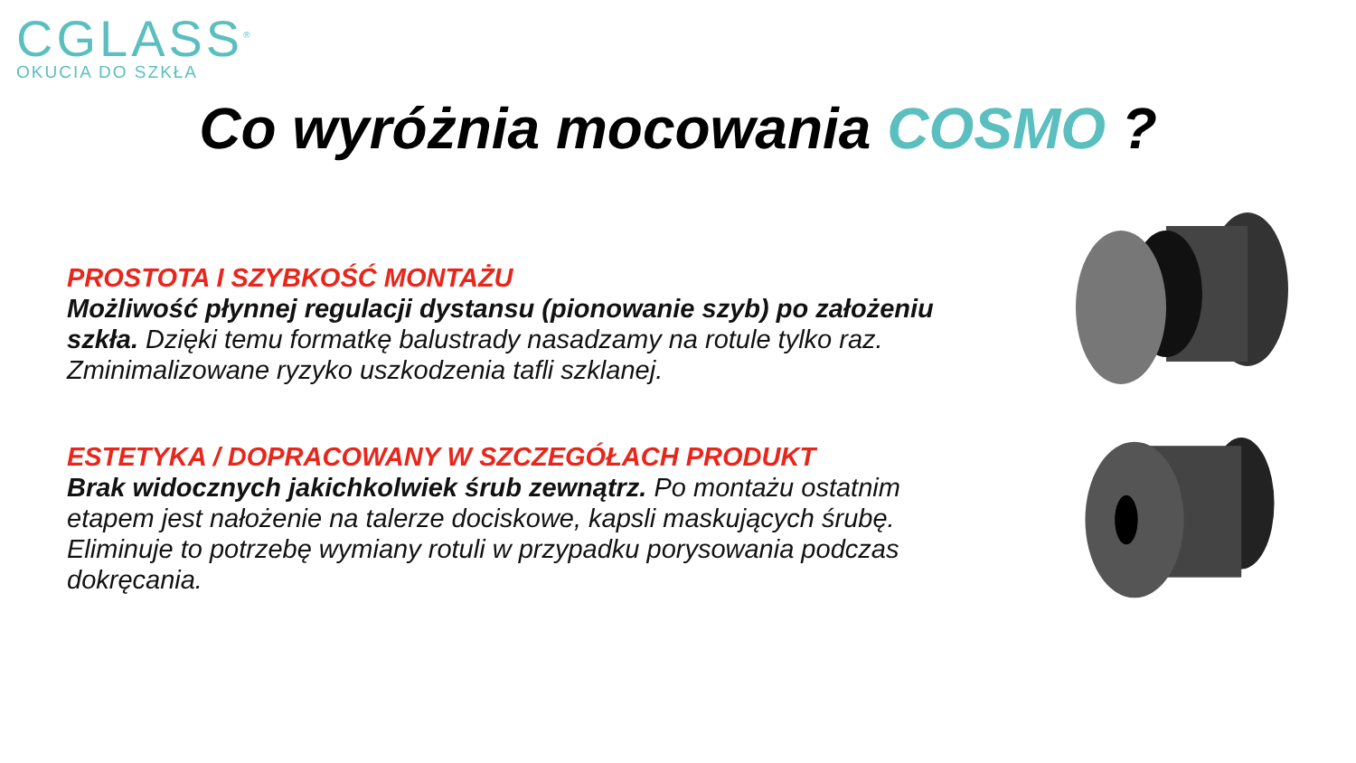CGLASS<sup>®</sup>
OKUCIA DO SZKŁA
Co wyróżnia mocowania COSMO ?
PROSTOTA I SZYBKOŚĆ MONTAŻU
Możliwość płynnej regulacji dystansu (pionowanie szyb) po założeniu szkła. Dzięki temu formatkę balustrady nasadzamy na rotule tylko raz. Zminimalizowane ryzyko uszkodzenia tafli szklanej.
ESTETYKA / DOPRACOWANY W SZCZEGÓŁACH PRODUKT
Brak widocznych jakichkolwiek śrub zewnątrz. Po montażu ostatnim etapem jest nałożenie na talerze dociskowe, kapsli maskujących śrubę. Eliminuje to potrzebę wymiany rotuli w przypadku porysowania podczas dokręcania.